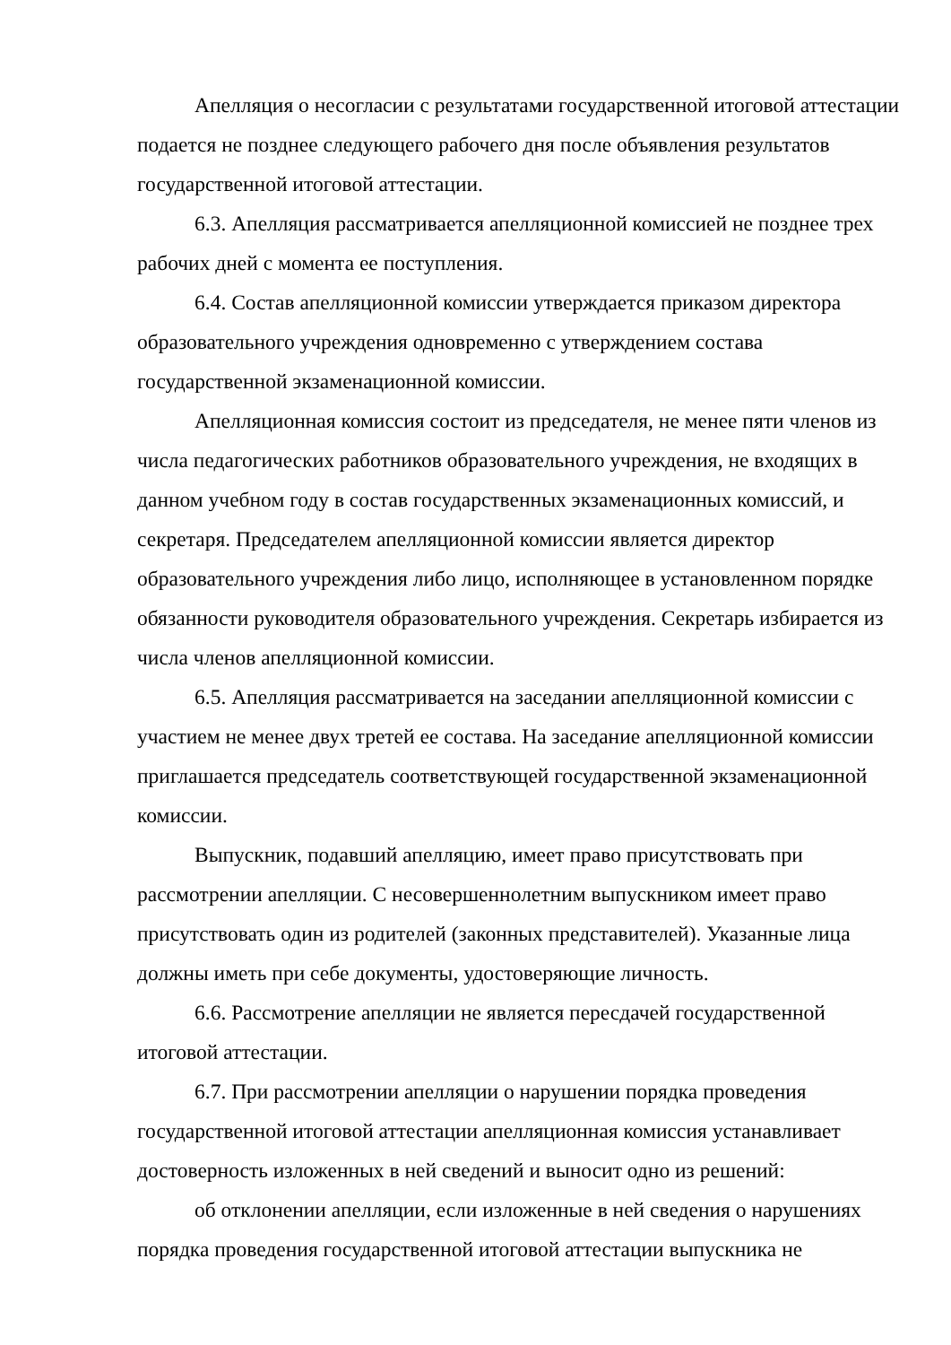Апелляция о несогласии с результатами государственной итоговой аттестации подается не позднее следующего рабочего дня после объявления результатов государственной итоговой аттестации.
6.3. Апелляция рассматривается апелляционной комиссией не позднее трех рабочих дней с момента ее поступления.
6.4. Состав апелляционной комиссии утверждается приказом директора образовательного учреждения одновременно с утверждением состава государственной экзаменационной комиссии.
Апелляционная комиссия состоит из председателя, не менее пяти членов из числа педагогических работников образовательного учреждения, не входящих в данном учебном году в состав государственных экзаменационных комиссий, и секретаря. Председателем апелляционной комиссии является директор образовательного учреждения либо лицо, исполняющее в установленном порядке обязанности руководителя образовательного учреждения. Секретарь избирается из числа членов апелляционной комиссии.
6.5. Апелляция рассматривается на заседании апелляционной комиссии с участием не менее двух третей ее состава. На заседание апелляционной комиссии приглашается председатель соответствующей государственной экзаменационной комиссии.
Выпускник, подавший апелляцию, имеет право присутствовать при рассмотрении апелляции. С несовершеннолетним выпускником имеет право присутствовать один из родителей (законных представителей). Указанные лица должны иметь при себе документы, удостоверяющие личность.
6.6. Рассмотрение апелляции не является пересдачей государственной итоговой аттестации.
6.7. При рассмотрении апелляции о нарушении порядка проведения государственной итоговой аттестации апелляционная комиссия устанавливает достоверность изложенных в ней сведений и выносит одно из решений:
об отклонении апелляции, если изложенные в ней сведения о нарушениях порядка проведения государственной итоговой аттестации выпускника не